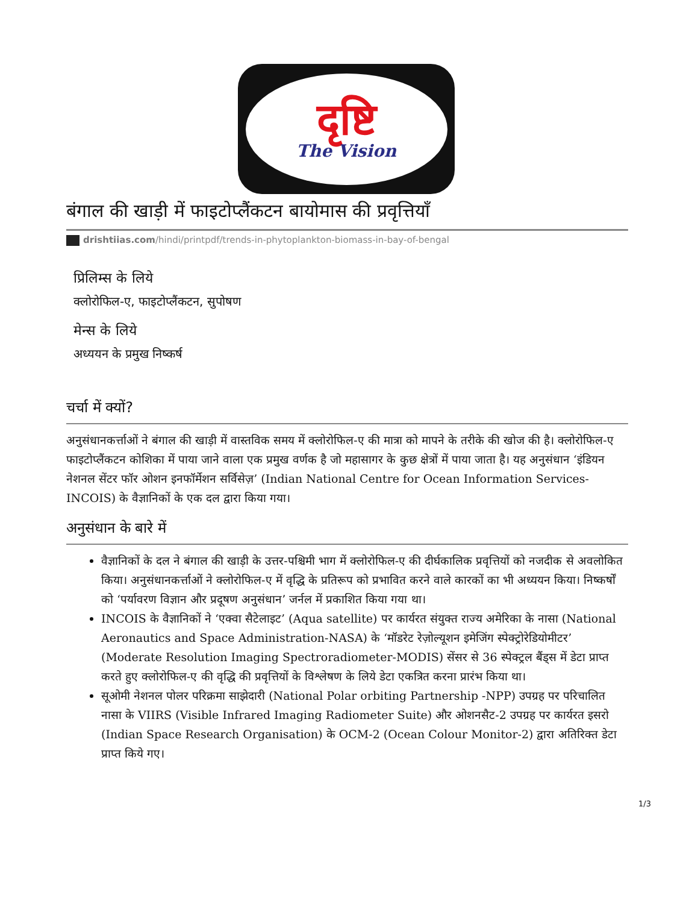दृष्टि
The Vision
बंगाल की खाड़ी में फाइटोप्लैंकटन बायोमास की प्रवृत्तियाँ
drishtiias.com/hindi/printpdf/trends-in-phytoplankton-biomass-in-bay-of-bengal
प्रिलिम्स के लिये
क्लोरोफिल-ए, फाइटोप्लैंकटन, सुपोषण
मेन्स के लिये
अध्ययन के प्रमुख निष्कर्ष
चर्चा में क्यों?
अनुसंधानकर्त्ताओं ने बंगाल की खाड़ी में वास्तविक समय में क्लोरोफिल-ए की मात्रा को मापने के तरीके की खोज की है। क्लोरोफिल-ए फाइटोप्लैंकटन कोशिका में पाया जाने वाला एक प्रमुख वर्णक है जो महासागर के कुछ क्षेत्रों में पाया जाता है। यह अनुसंधान ‘इंडियन नेशनल सेंटर फॉर ओशन इनफॉर्मेशन सर्विसेज़’ (Indian National Centre for Ocean Information Services-INCOIS) के वैज्ञानिकों के एक दल द्वारा किया गया।
अनुसंधान के बारे में
वैज्ञानिकों के दल ने बंगाल की खाड़ी के उत्तर-पश्चिमी भाग में क्लोरोफिल-ए की दीर्घकालिक प्रवृत्तियों को नजदीक से अवलोकित किया। अनुसंधानकर्त्ताओं ने क्लोरोफिल-ए में वृद्धि के प्रतिरूप को प्रभावित करने वाले कारकों का भी अध्ययन किया। निष्कर्षों को ‘पर्यावरण विज्ञान और प्रदूषण अनुसंधान’ जर्नल में प्रकाशित किया गया था।
INCOIS के वैज्ञानिकों ने ‘एक्वा सैटेलाइट’ (Aqua satellite) पर कार्यरत संयुक्त राज्य अमेरिका के नासा (National Aeronautics and Space Administration-NASA) के ‘मॉडरेट रेज़ोल्यूशन इमेजिंग स्पेक्ट्रोरेडियोमीटर’ (Moderate Resolution Imaging Spectroradiometer-MODIS) सेंसर से 36 स्पेक्ट्रल बैंड्स में डेटा प्राप्त करते हुए क्लोरोफिल-ए की वृद्धि की प्रवृत्तियों के विश्लेषण के लिये डेटा एकत्रित करना प्रारंभ किया था।
सूओमी नेशनल पोलर परिक्रमा साझेदारी (National Polar orbiting Partnership -NPP) उपग्रह पर परिचालित नासा के VIIRS (Visible Infrared Imaging Radiometer Suite) और ओशनसैट-2 उपग्रह पर कार्यरत इसरो (Indian Space Research Organisation) के OCM-2 (Ocean Colour Monitor-2) द्वारा अतिरिक्त डेटा प्राप्त किये गए।
1/3